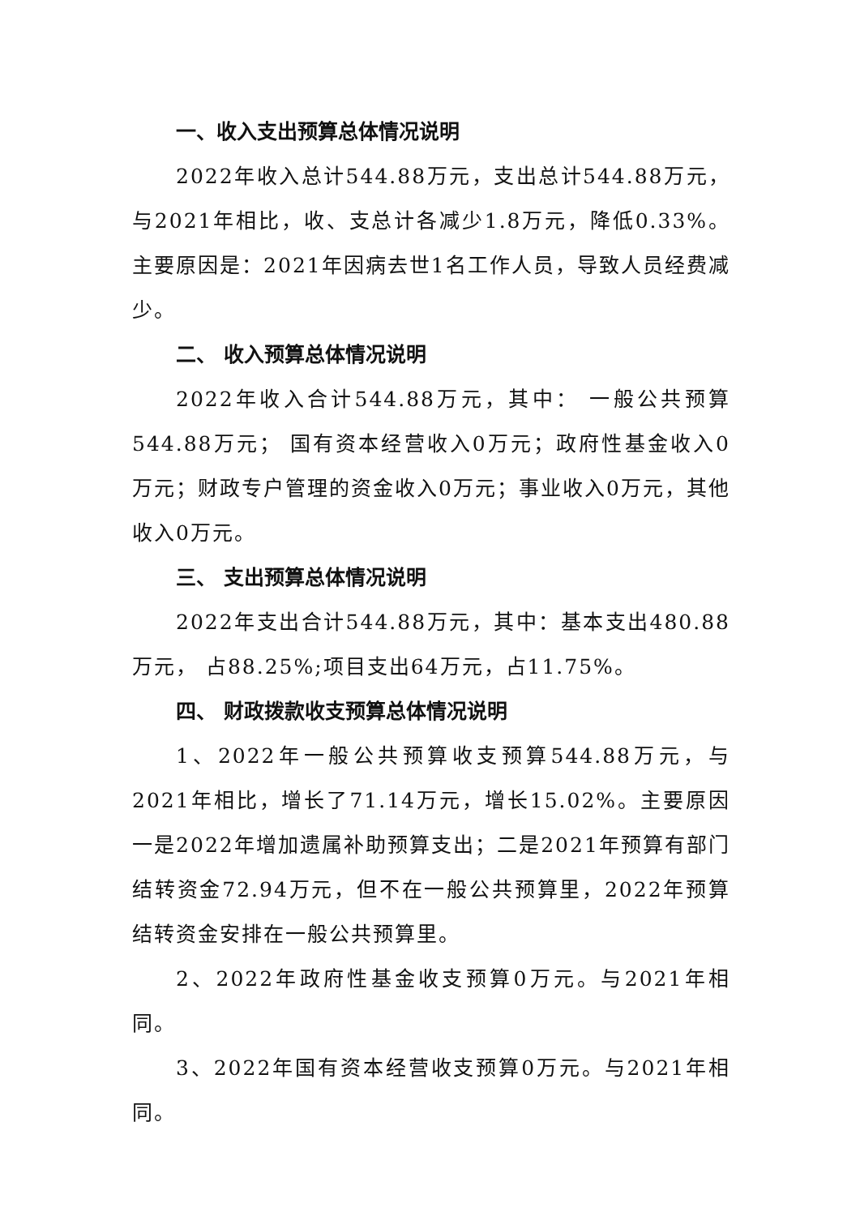一、收入支出预算总体情况说明
2022年收入总计544.88万元，支出总计544.88万元，与2021年相比，收、支总计各减少1.8万元，降低0.33%。主要原因是：2021年因病去世1名工作人员，导致人员经费减少。
二、 收入预算总体情况说明
2022年收入合计544.88万元，其中： 一般公共预算544.88万元； 国有资本经营收入0万元；政府性基金收入0万元；财政专户管理的资金收入0万元；事业收入0万元，其他收入0万元。
三、 支出预算总体情况说明
2022年支出合计544.88万元，其中：基本支出480.88万元， 占88.25%;项目支出64万元，占11.75%。
四、 财政拨款收支预算总体情况说明
1、2022年一般公共预算收支预算544.88万元，与2021年相比，增长了71.14万元，增长15.02%。主要原因一是2022年增加遗属补助预算支出；二是2021年预算有部门结转资金72.94万元，但不在一般公共预算里，2022年预算结转资金安排在一般公共预算里。
2、2022年政府性基金收支预算0万元。与2021年相同。
3、2022年国有资本经营收支预算0万元。与2021年相同。